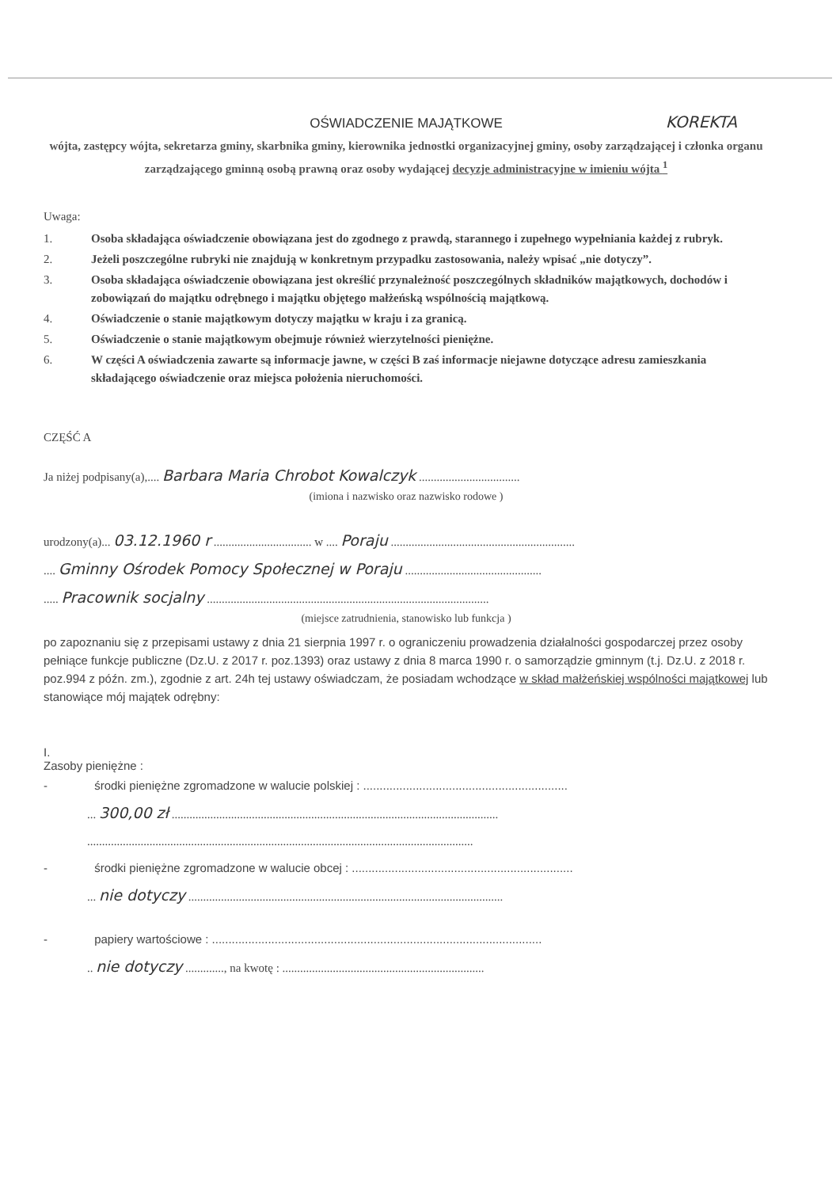OŚWIADCZENIE MAJĄTKOWE
KOREKTA
wójta, zastępcy wójta, sekretarza gminy, skarbnika gminy, kierownika jednostki organizacyjnej gminy, osoby zarządzającej i członka organu zarządzającego gminną osobą prawną oraz osoby wydającej decyzje administracyjne w imieniu wójta <sup>1</sup>
Uwaga:
1. Osoba składająca oświadczenie obowiązana jest do zgodnego z prawdą, starannego i zupełnego wypełniania każdej z rubryk.
2. Jeżeli poszczególne rubryki nie znajdują w konkretnym przypadku zastosowania, należy wpisać „nie dotyczy”.
3. Osoba składająca oświadczenie obowiązana jest określić przynależność poszczególnych składników majątkowych, dochodów i zobowiązań do majątku odrębnego i majątku objętego małżeńską wspólnością majątkową.
4. Oświadczenie o stanie majątkowym dotyczy majątku w kraju i za granicą.
5. Oświadczenie o stanie majątkowym obejmuje również wierzytelności pieniężne.
6. W części A oświadczenia zawarte są informacje jawne, w części B zaś informacje niejawne dotyczące adresu zamieszkania składającego oświadczenie oraz miejsca położenia nieruchomości.
CZĘŚĆ A
Ja niżej podpisany(a),.... Barbara Maria Chrobot Kowalczyk ..................................
(imiona i nazwisko oraz nazwisko rodowe )
urodzony(a)... 03.12.1960 r ................................. w .... Poraju ..............................................................
.... Gminny Ośrodek Pomocy Społecznej w Poraju ..............................................
..... Pracownik socjalny ...............................................................................................
(miejsce zatrudnienia, stanowisko lub funkcja )
po zapoznaniu się z przepisami ustawy z dnia 21 sierpnia 1997 r. o ograniczeniu prowadzenia działalności gospodarczej przez osoby pełniące funkcje publiczne (Dz.U. z 2017 r. poz.1393) oraz ustawy z dnia 8 marca 1990 r. o samorządzie gminnym (t.j. Dz.U. z 2018 r. poz.994 z późn. zm.), zgodnie z art. 24h tej ustawy oświadczam, że posiadam wchodzące w skład małżeńskiej wspólności majątkowej lub stanowiące mój majątek odrębny:
I.
Zasoby pieniężne :
- środki pieniężne zgromadzone w walucie polskiej : ..............................................................
... 300,00 zł ..............................................................................................................
..................................................................................................................................
- środki pieniężne zgromadzone w walucie obcej : ...................................................................
... nie dotyczy ..........................................................................................................
- papiery wartościowe : ....................................................................................................
.. nie dotyczy ............., na kwotę : ....................................................................